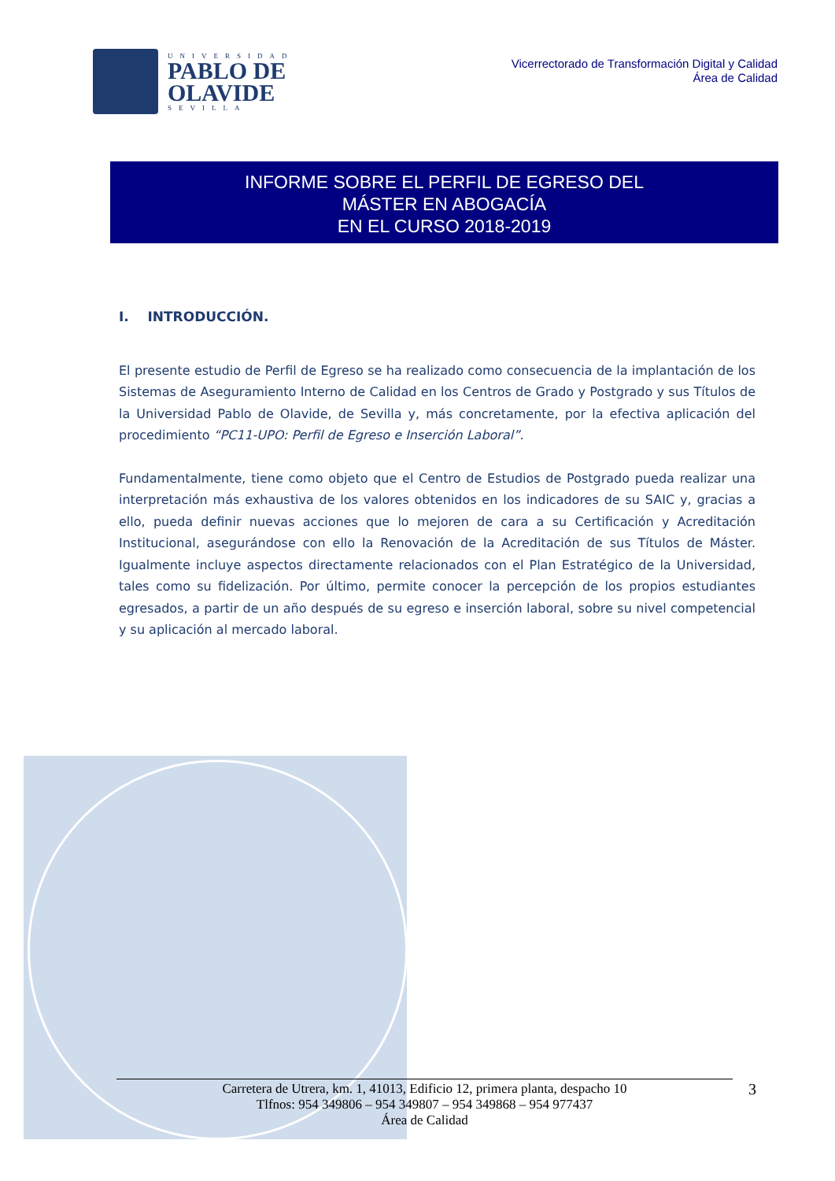UNIVERSIDAD
PABLO DE
OLAVIDE
SEVILLA
Vicerrectorado de Transformación Digital y Calidad
Área de Calidad
INFORME SOBRE EL PERFIL DE EGRESO DEL
MÁSTER EN ABOGACÍA
EN EL CURSO 2018-2019
I. INTRODUCCIÓN.
El presente estudio de Perfil de Egreso se ha realizado como consecuencia de la implantación de los Sistemas de Aseguramiento Interno de Calidad en los Centros de Grado y Postgrado y sus Títulos de la Universidad Pablo de Olavide, de Sevilla y, más concretamente, por la efectiva aplicación del procedimiento “PC11-UPO: Perfil de Egreso e Inserción Laboral”.
Fundamentalmente, tiene como objeto que el Centro de Estudios de Postgrado pueda realizar una interpretación más exhaustiva de los valores obtenidos en los indicadores de su SAIC y, gracias a ello, pueda definir nuevas acciones que lo mejoren de cara a su Certificación y Acreditación Institucional, asegurándose con ello la Renovación de la Acreditación de sus Títulos de Máster. Igualmente incluye aspectos directamente relacionados con el Plan Estratégico de la Universidad, tales como su fidelización. Por último, permite conocer la percepción de los propios estudiantes egresados, a partir de un año después de su egreso e inserción laboral, sobre su nivel competencial y su aplicación al mercado laboral.
Carretera de Utrera, km. 1, 41013, Edificio 12, primera planta, despacho 10
Tlfnos: 954 349806 – 954 349807 – 954 349868 – 954 977437
Área de Calidad
3